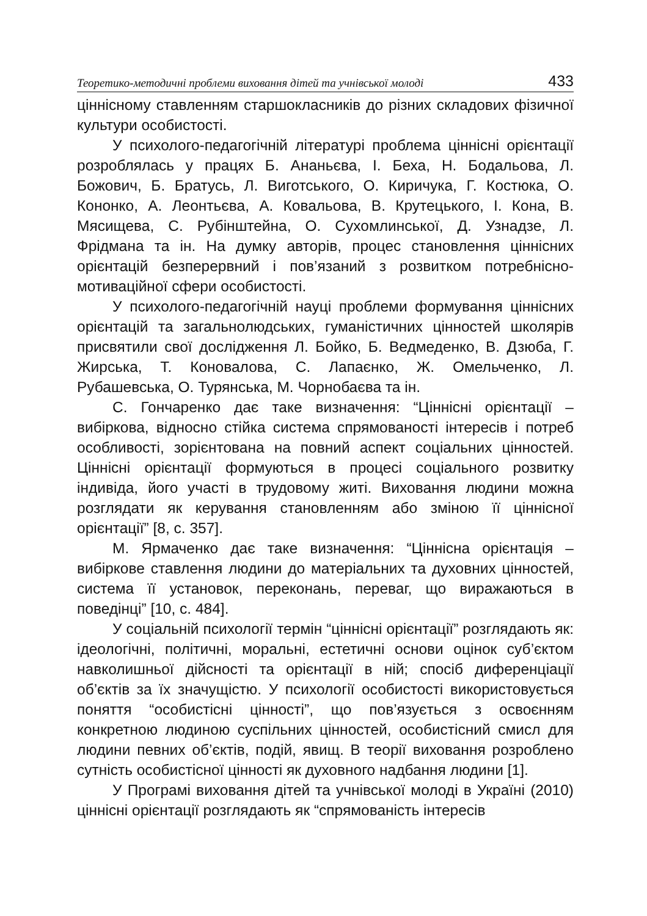Теоретико-методичні проблеми виховання дітей та учнівської молоді 433
ціннісному ставленням старшокласників до різних складових фізичної культури особистості.
У психолого-педагогічній літературі проблема ціннісні орієнтації розроблялась у працях Б. Ананьєва, І. Беха, Н. Бодальова, Л. Божович, Б. Братусь, Л. Виготського, О. Киричука, Г. Костюка, О. Кононко, А. Леонтьєва, А. Ковальова, В. Крутецького, І. Кона, В. Мясищева, С. Рубінштейна, О. Сухомлинської, Д. Узнадзе, Л. Фрідмана та ін. На думку авторів, процес становлення ціннісних орієнтацій безперервний і пов’язаний з розвитком потребнісно-мотиваційної сфери особистості.
У психолого-педагогічній науці проблеми формування ціннісних орієнтацій та загальнолюдських, гуманістичних цінностей школярів присвятили свої дослідження Л. Бойко, Б. Ведмеденко, В. Дзюба, Г. Жирська, Т. Коновалова, С. Лапаєнко, Ж. Омельченко, Л. Рубашевська, О. Турянська, М. Чорнобаєва та ін.
С. Гончаренко дає таке визначення: “Ціннісні орієнтації – вибіркова, відносно стійка система спрямованості інтересів і потреб особливості, зорієнтована на повний аспект соціальних цінностей. Ціннісні орієнтації формуються в процесі соціального розвитку індивіда, його участі в трудовому житі. Виховання людини можна розглядати як керування становленням або зміною її ціннісної орієнтації” [8, с. 357].
М. Ярмаченко дає таке визначення: “Ціннісна орієнтація – вибіркове ставлення людини до матеріальних та духовних цінностей, система її установок, переконань, переваг, що виражаються в поведінці” [10, с. 484].
У соціальній психології термін “ціннісні орієнтації” розглядають як: ідеологічні, політичні, моральні, естетичні основи оцінок суб’єктом навколишньої дійсності та орієнтації в ній; спосіб диференціації об’єктів за їх значущістю. У психології особистості використовується поняття “особистісні цінності”, що пов’язується з освоєнням конкретною людиною суспільних цінностей, особистісний смисл для людини певних об’єктів, подій, явищ. В теорії виховання розроблено сутність особистісної цінності як духовного надбання людини [1].
У Програмі виховання дітей та учнівської молоді в Україні (2010) ціннісні орієнтації розглядають як “спрямованість інтересів